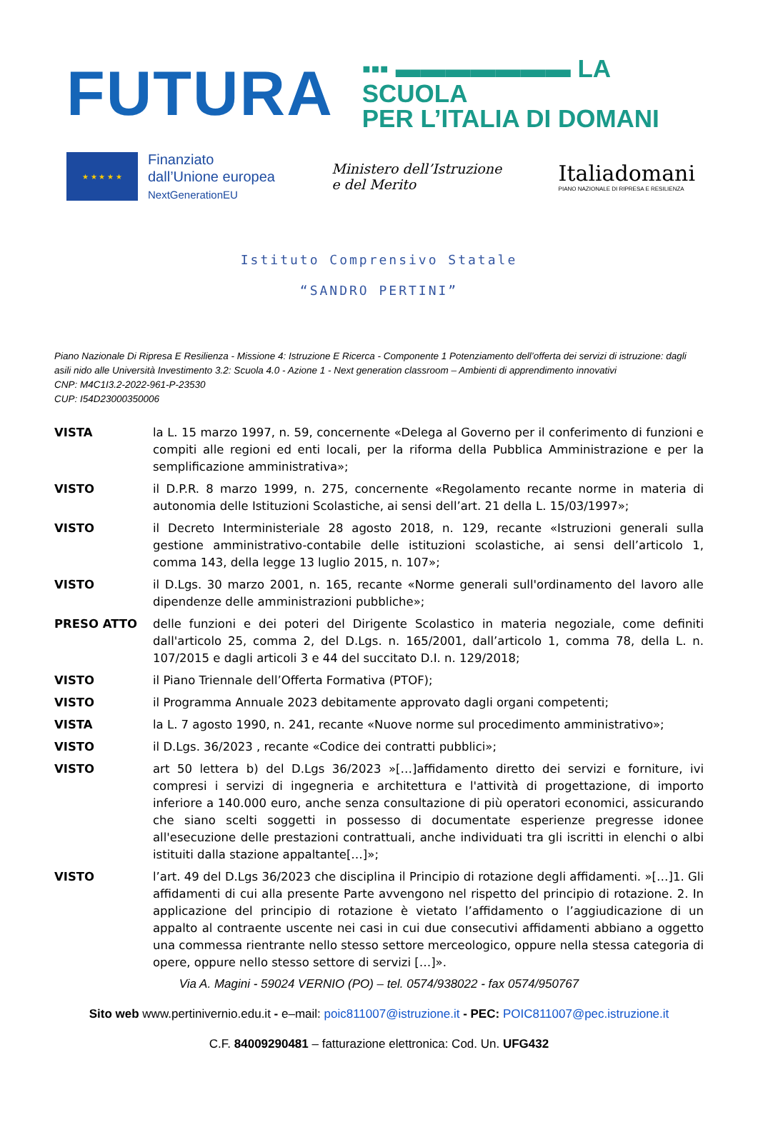FUTURA
▪▪▪ ▬▬▬▬▬▬▬ LA SCUOLA
PER L’ITALIA DI DOMANI
★ ★ ★ ★ ★
Finanziato
dall’Unione europea
NextGenerationEU
Ministero dell’Istruzione
e del Merito
Italiadomani
PIANO NAZIONALE DI RIPRESA E RESILIENZA
Istituto Comprensivo Statale
“SANDRO PERTINI”
Piano Nazionale Di Ripresa E Resilienza - Missione 4: Istruzione E Ricerca - Componente 1 Potenziamento dell’offerta dei servizi di istruzione: dagli asili nido alle Università Investimento 3.2: Scuola 4.0 - Azione 1 - Next generation classroom – Ambienti di apprendimento innovativi
CNP: M4C1I3.2-2022-961-P-23530
CUP: I54D23000350006
VISTA la L. 15 marzo 1997, n. 59, concernente «Delega al Governo per il conferimento di funzioni e compiti alle regioni ed enti locali, per la riforma della Pubblica Amministrazione e per la semplificazione amministrativa»;
VISTO il D.P.R. 8 marzo 1999, n. 275, concernente «Regolamento recante norme in materia di autonomia delle Istituzioni Scolastiche, ai sensi dell’art. 21 della L. 15/03/1997»;
VISTO il Decreto Interministeriale 28 agosto 2018, n. 129, recante «Istruzioni generali sulla gestione amministrativo-contabile delle istituzioni scolastiche, ai sensi dell’articolo 1, comma 143, della legge 13 luglio 2015, n. 107»;
VISTO il D.Lgs. 30 marzo 2001, n. 165, recante «Norme generali sull'ordinamento del lavoro alle dipendenze delle amministrazioni pubbliche»;
PRESO ATTO delle funzioni e dei poteri del Dirigente Scolastico in materia negoziale, come definiti dall'articolo 25, comma 2, del D.Lgs. n. 165/2001, dall’articolo 1, comma 78, della L. n. 107/2015 e dagli articoli 3 e 44 del succitato D.I. n. 129/2018;
VISTO il Piano Triennale dell’Offerta Formativa (PTOF);
VISTO il Programma Annuale 2023 debitamente approvato dagli organi competenti;
VISTA la L. 7 agosto 1990, n. 241, recante «Nuove norme sul procedimento amministrativo»;
VISTO il D.Lgs. 36/2023 , recante «Codice dei contratti pubblici»;
VISTO art 50 lettera b) del D.Lgs 36/2023 »[…]affidamento diretto dei servizi e forniture, ivi compresi i servizi di ingegneria e architettura e l'attività di progettazione, di importo inferiore a 140.000 euro, anche senza consultazione di più operatori economici, assicurando che siano scelti soggetti in possesso di documentate esperienze pregresse idonee all'esecuzione delle prestazioni contrattuali, anche individuati tra gli iscritti in elenchi o albi istituiti dalla stazione appaltante[…]»;
VISTO l’art. 49 del D.Lgs 36/2023 che disciplina il Principio di rotazione degli affidamenti. »[…]1. Gli affidamenti di cui alla presente Parte avvengono nel rispetto del principio di rotazione. 2. In applicazione del principio di rotazione è vietato l’affidamento o l’aggiudicazione di un appalto al contraente uscente nei casi in cui due consecutivi affidamenti abbiano a oggetto una commessa rientrante nello stesso settore merceologico, oppure nella stessa categoria di opere, oppure nello stesso settore di servizi […]».
Via A. Magini - 59024 VERNIO (PO) – tel. 0574/938022 - fax 0574/950767
Sito web www.pertinivernio.edu.it - e–mail: poic811007@istruzione.it - PEC: POIC811007@pec.istruzione.it
C.F. 84009290481 – fatturazione elettronica: Cod. Un. UFG432